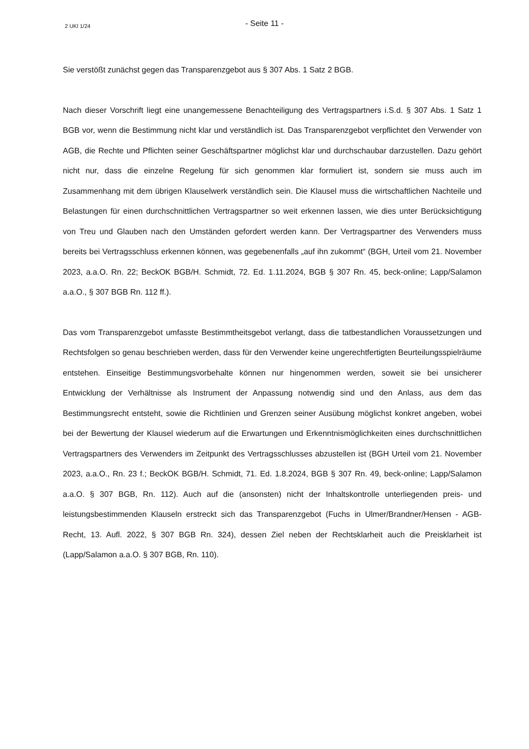2 UKl 1/24
- Seite 11 -
Sie verstößt zunächst gegen das Transparenzgebot aus § 307 Abs. 1 Satz 2 BGB.
Nach dieser Vorschrift liegt eine unangemessene Benachteiligung des Vertragspartners i.S.d. § 307 Abs. 1 Satz 1 BGB vor, wenn die Bestimmung nicht klar und verständlich ist. Das Transparenzgebot verpflichtet den Verwender von AGB, die Rechte und Pflichten seiner Geschäftspartner möglichst klar und durchschaubar darzustellen. Dazu gehört nicht nur, dass die einzelne Regelung für sich genommen klar formuliert ist, sondern sie muss auch im Zusammenhang mit dem übrigen Klauselwerk verständlich sein. Die Klausel muss die wirtschaftlichen Nachteile und Belastungen für einen durchschnittlichen Vertragspartner so weit erkennen lassen, wie dies unter Berücksichtigung von Treu und Glauben nach den Umständen gefordert werden kann. Der Vertragspartner des Verwenders muss bereits bei Vertragsschluss erkennen können, was gegebenenfalls „auf ihn zukommt“ (BGH, Urteil vom 21. November 2023, a.a.O. Rn. 22; BeckOK BGB/H. Schmidt, 72. Ed. 1.11.2024, BGB § 307 Rn. 45, beck-online; Lapp/Salamon a.a.O., § 307 BGB Rn. 112 ff.).
Das vom Transparenzgebot umfasste Bestimmtheitsgebot verlangt, dass die tatbestandlichen Voraussetzungen und Rechtsfolgen so genau beschrieben werden, dass für den Verwender keine ungerechtfertigten Beurteilungsspielräume entstehen. Einseitige Bestimmungsvorbehalte können nur hingenommen werden, soweit sie bei unsicherer Entwicklung der Verhältnisse als Instrument der Anpassung notwendig sind und den Anlass, aus dem das Bestimmungsrecht entsteht, sowie die Richtlinien und Grenzen seiner Ausübung möglichst konkret angeben, wobei bei der Bewertung der Klausel wiederum auf die Erwartungen und Erkenntnismöglichkeiten eines durchschnittlichen Vertragspartners des Verwenders im Zeitpunkt des Vertragsschlusses abzustellen ist (BGH Urteil vom 21. November 2023, a.a.O., Rn. 23 f.; BeckOK BGB/H. Schmidt, 71. Ed. 1.8.2024, BGB § 307 Rn. 49, beck-online; Lapp/Salamon a.a.O. § 307 BGB, Rn. 112). Auch auf die (ansonsten) nicht der Inhaltskontrolle unterliegenden preis- und leistungsbestimmenden Klauseln erstreckt sich das Transparenzgebot (Fuchs in Ulmer/Brandner/Hensen - AGB-Recht, 13. Aufl. 2022, § 307 BGB Rn. 324), dessen Ziel neben der Rechtsklarheit auch die Preisklarheit ist (Lapp/Salamon a.a.O. § 307 BGB, Rn. 110).